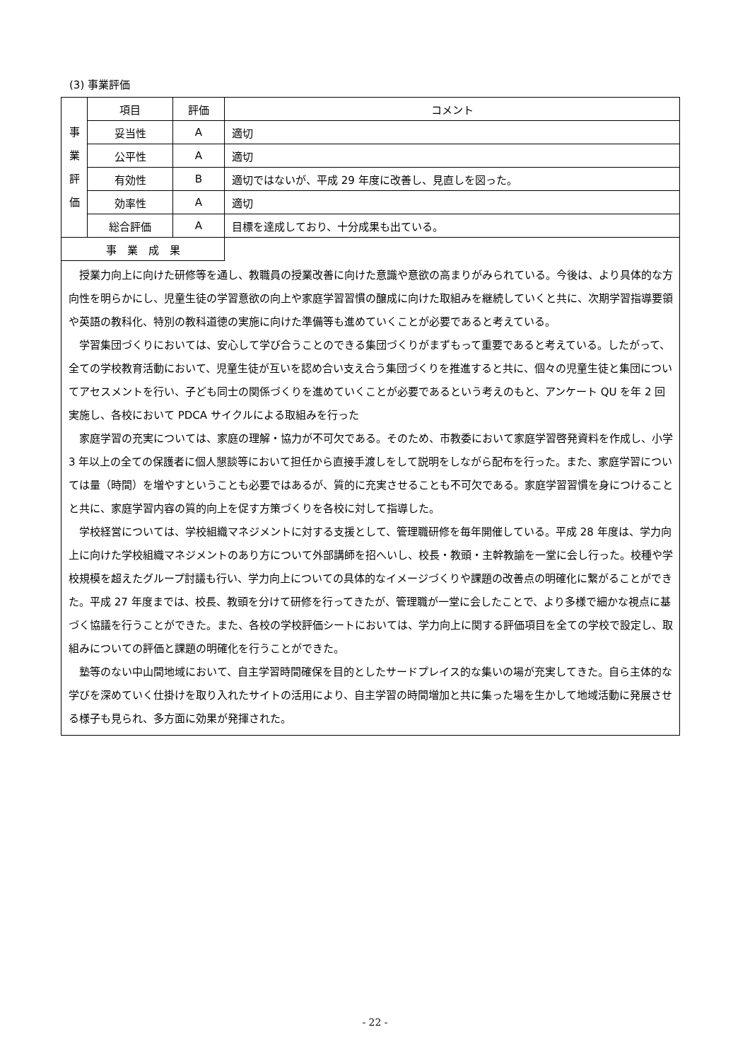(3) 事業評価
| 事 業 評 価 | 項目 | 評価 | コメント |
| | 妥当性 | A | 適切 |
| | 公平性 | A | 適切 |
| | 有効性 | B | 適切ではないが、平成 29 年度に改善し、見直しを図った。 |
| | 効率性 | A | 適切 |
| | 総合評価 | A | 目標を達成しており、十分成果も出ている。 |
| 事 業 成 果 | | | |
授業力向上に向けた研修等を通し、教職員の授業改善に向けた意識や意欲の高まりがみられている。今後は、より具体的な方向性を明らかにし、児童生徒の学習意欲の向上や家庭学習習慣の醸成に向けた取組みを継続していくと共に、次期学習指導要領や英語の教科化、特別の教科道徳の実施に向けた準備等も進めていくことが必要であると考えている。
学習集団づくりにおいては、安心して学び合うことのできる集団づくりがまずもって重要であると考えている。したがって、全ての学校教育活動において、児童生徒が互いを認め合い支え合う集団づくりを推進すると共に、個々の児童生徒と集団についてアセスメントを行い、子ども同士の関係づくりを進めていくことが必要であるという考えのもと、アンケート QU を年 2 回実施し、各校において PDCA サイクルによる取組みを行った
家庭学習の充実については、家庭の理解・協力が不可欠である。そのため、市教委において家庭学習啓発資料を作成し、小学 3 年以上の全ての保護者に個人懇談等において担任から直接手渡しをして説明をしながら配布を行った。また、家庭学習については量（時間）を増やすということも必要ではあるが、質的に充実させることも不可欠である。家庭学習習慣を身につけることと共に、家庭学習内容の質的向上を促す方策づくりを各校に対して指導した。
学校経営については、学校組織マネジメントに対する支援として、管理職研修を毎年開催している。平成 28 年度は、学力向上に向けた学校組織マネジメントのあり方について外部講師を招へいし、校長・教頭・主幹教諭を一堂に会し行った。校種や学校規模を超えたグループ討議も行い、学力向上についての具体的なイメージづくりや課題の改善点の明確化に繋がることができた。平成 27 年度までは、校長、教頭を分けて研修を行ってきたが、管理職が一堂に会したことで、より多様で細かな視点に基づく協議を行うことができた。また、各校の学校評価シートにおいては、学力向上に関する評価項目を全ての学校で設定し、取組みについての評価と課題の明確化を行うことができた。
塾等のない中山間地域において、自主学習時間確保を目的としたサードプレイス的な集いの場が充実してきた。自ら主体的な学びを深めていく仕掛けを取り入れたサイトの活用により、自主学習の時間増加と共に集った場を生かして地域活動に発展させる様子も見られ、多方面に効果が発揮された。
- 22 -